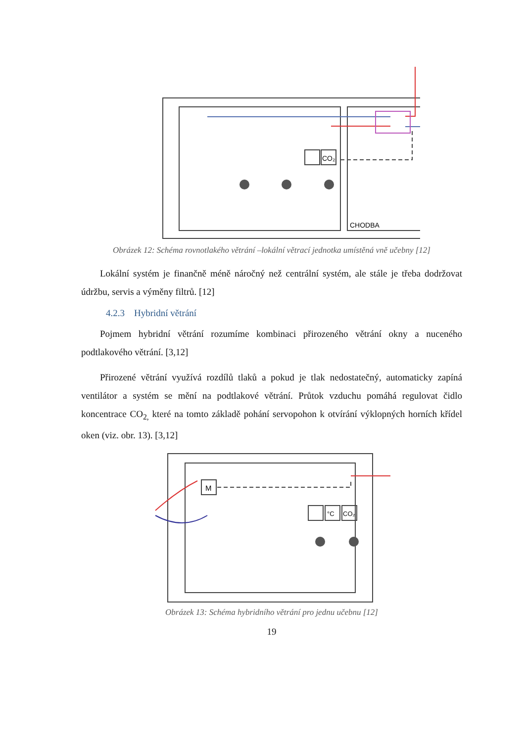CO₂
CHODBA
Obrázek 12: Schéma rovnotlakého větrání –lokální větrací jednotka umístěná vně učebny [12]
Lokální systém je finančně méně náročný než centrální systém, ale stále je třeba dodržovat údržbu, servis a výměny filtrů. [12]
4.2.3 Hybridní větrání
Pojmem hybridní větrání rozumíme kombinaci přirozeného větrání okny a nuceného podtlakového větrání. [3,12]
Přirozené větrání využívá rozdílů tlaků a pokud je tlak nedostatečný, automaticky zapíná ventilátor a systém se mění na podtlakové větrání. Průtok vzduchu pomáhá regulovat čidlo koncentrace CO<sub>2,</sub> které na tomto základě pohání servopohon k otvírání výklopných horních křídel oken (viz. obr. 13). [3,12]
M
°C
CO₂
Obrázek 13: Schéma hybridního větrání pro jednu učebnu [12]
19